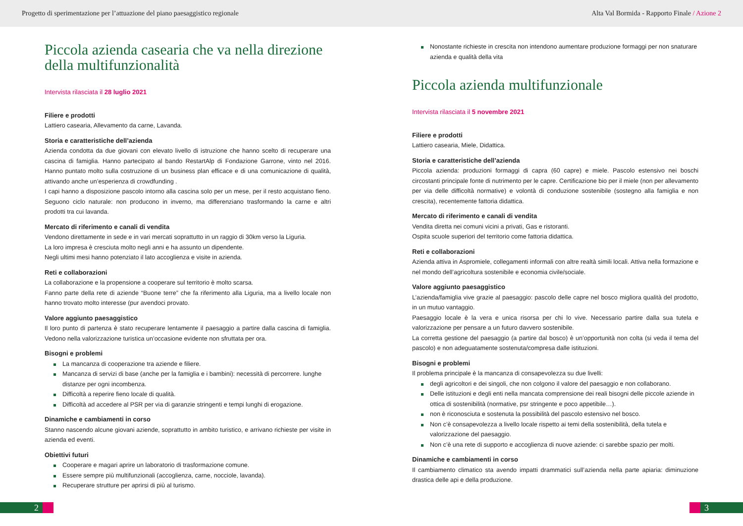Progetto di sperimentazione per l’attuazione del piano paesaggistico regionale Alta Val Bormida - Rapporto Finale / Azione 2
Piccola azienda casearia che va nella direzione della multifunzionalità
Intervista rilasciata il 28 luglio 2021
Filiere e prodotti
Lattiero casearia, Allevamento da carne, Lavanda.
Storia e caratteristiche dell’azienda
Azienda condotta da due giovani con elevato livello di istruzione che hanno scelto di recuperare una cascina di famiglia. Hanno partecipato al bando RestartAlp di Fondazione Garrone, vinto nel 2016. Hanno puntato molto sulla costruzione di un business plan efficace e di una comunicazione di qualità, attivando anche un’esperienza di crowdfunding .
I capi hanno a disposizione pascolo intorno alla cascina solo per un mese, per il resto acquistano fieno. Seguono ciclo naturale: non producono in inverno, ma differenziano trasformando la carne e altri prodotti tra cui lavanda.
Mercato di riferimento e canali di vendita
Vendono direttamente in sede e in vari mercati soprattutto in un raggio di 30km verso la Liguria.
La loro impresa è cresciuta molto negli anni e ha assunto un dipendente.
Negli ultimi mesi hanno potenziato il lato accoglienza e visite in azienda.
Reti e collaborazioni
La collaborazione e la propensione a cooperare sul territorio è molto scarsa.
Fanno parte della rete di aziende “Buone terre” che fa riferimento alla Liguria, ma a livello locale non hanno trovato molto interesse (pur avendoci provato.
Valore aggiunto paesaggistico
Il loro punto di partenza è stato recuperare lentamente il paesaggio a partire dalla cascina di famiglia. Vedono nella valorizzazione turistica un’occasione evidente non sfruttata per ora.
Bisogni e problemi
La mancanza di cooperazione tra aziende e filiere.
Mancanza di servizi di base (anche per la famiglia e i bambini): necessità di percorrere. lunghe distanze per ogni incombenza.
Difficoltà a reperire fieno locale di qualità.
Difficoltà ad accedere al PSR per via di garanzie stringenti e tempi lunghi di erogazione.
Dinamiche e cambiamenti in corso
Stanno nascendo alcune giovani aziende, soprattutto in ambito turistico, e arrivano richieste per visite in azienda ed eventi.
Obiettivi futuri
Cooperare e magari aprire un laboratorio di trasformazione comune.
Essere sempre più multifunzionali (accoglienza, carne, nocciole, lavanda).
Recuperare strutture per aprirsi di più al turismo.
Nonostante richieste in crescita non intendono aumentare produzione formaggi per non snaturare azienda e qualità della vita
Piccola azienda multifunzionale
Intervista rilasciata il 5 novembre 2021
Filiere e prodotti
Lattiero casearia, Miele, Didattica.
Storia e caratteristiche dell’azienda
Piccola azienda: produzioni formaggi di capra (60 capre) e miele. Pascolo estensivo nei boschi circostanti principale fonte di nutrimento per le capre. Certificazione bio per il miele (non per allevamento per via delle difficoltà normative) e volontà di conduzione sostenibile (sostegno alla famiglia e non crescita), recentemente fattoria didattica.
Mercato di riferimento e canali di vendita
Vendita diretta nei comuni vicini a privati, Gas e ristoranti.
Ospita scuole superiori del territorio come fattoria didattica.
Reti e collaborazioni
Azienda attiva in Aspromiele, collegamenti informali con altre realtà simili locali. Attiva nella formazione e nel mondo dell’agricoltura sostenibile e economia civile/sociale.
Valore aggiunto paesaggistico
L’azienda/famiglia vive grazie al paesaggio: pascolo delle capre nel bosco migliora qualità del prodotto, in un mutuo vantaggio.
Paesaggio locale è la vera e unica risorsa per chi lo vive. Necessario partire dalla sua tutela e valorizzazione per pensare a un futuro davvero sostenibile.
La corretta gestione del paesaggio (a partire dal bosco) è un’opportunità non colta (si veda il tema del pascolo) e non adeguatamente sostenuta/compresa dalle istituzioni.
Bisogni e problemi
Il problema principale è la mancanza di consapevolezza su due livelli:
degli agricoltori e dei singoli, che non colgono il valore del paesaggio e non collaborano.
Delle istituzioni e degli enti nella mancata comprensione dei reali bisogni delle piccole aziende in ottica di sostenibilità (normative, psr stringente e poco appetibile…).
non è riconosciuta e sostenuta la possibilità del pascolo estensivo nel bosco.
Non c’è consapevolezza a livello locale rispetto ai temi della sostenibilità, della tutela e valorizzazione del paesaggio.
Non c’è una rete di supporto e accoglienza di nuove aziende: ci sarebbe spazio per molti.
Dinamiche e cambiamenti in corso
Il cambiamento climatico sta avendo impatti drammatici sull’azienda nella parte apiaria: diminuzione drastica delle api e della produzione.
2 3